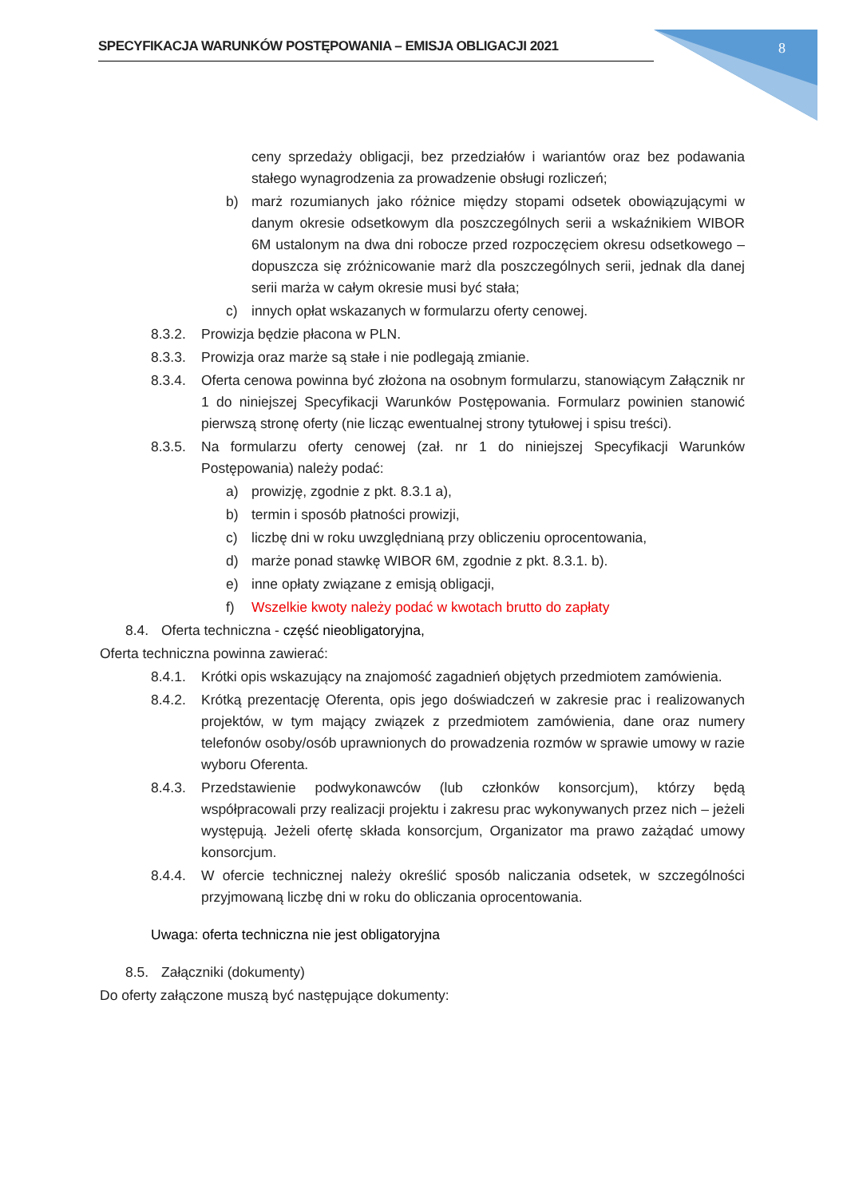SPECYFIKACJA WARUNKÓW POSTĘPOWANIA – EMISJA OBLIGACJI 2021 8
ceny sprzedaży obligacji, bez przedziałów i wariantów oraz bez podawania stałego wynagrodzenia za prowadzenie obsługi rozliczeń;
b) marż rozumianych jako różnice między stopami odsetek obowiązującymi w danym okresie odsetkowym dla poszczególnych serii a wskaźnikiem WIBOR 6M ustalonym na dwa dni robocze przed rozpoczęciem okresu odsetkowego – dopuszcza się zróżnicowanie marż dla poszczególnych serii, jednak dla danej serii marża w całym okresie musi być stała;
c) innych opłat wskazanych w formularzu oferty cenowej.
8.3.2. Prowizja będzie płacona w PLN.
8.3.3. Prowizja oraz marże są stałe i nie podlegają zmianie.
8.3.4. Oferta cenowa powinna być złożona na osobnym formularzu, stanowiącym Załącznik nr 1 do niniejszej Specyfikacji Warunków Postępowania. Formularz powinien stanowić pierwszą stronę oferty (nie licząc ewentualnej strony tytułowej i spisu treści).
8.3.5. Na formularzu oferty cenowej (zał. nr 1 do niniejszej Specyfikacji Warunków Postępowania) należy podać:
a) prowizję, zgodnie z pkt. 8.3.1 a),
b) termin i sposób płatności prowizji,
c) liczbę dni w roku uwzględnianą przy obliczeniu oprocentowania,
d) marże ponad stawkę WIBOR 6M, zgodnie z pkt. 8.3.1. b).
e) inne opłaty związane z emisją obligacji,
f) Wszelkie kwoty należy podać w kwotach brutto do zapłaty
8.4. Oferta techniczna - część nieobligatoryjna,
Oferta techniczna powinna zawierać:
8.4.1. Krótki opis wskazujący na znajomość zagadnień objętych przedmiotem zamówienia.
8.4.2. Krótką prezentację Oferenta, opis jego doświadczeń w zakresie prac i realizowanych projektów, w tym mający związek z przedmiotem zamówienia, dane oraz numery telefonów osoby/osób uprawnionych do prowadzenia rozmów w sprawie umowy w razie wyboru Oferenta.
8.4.3. Przedstawienie podwykonawców (lub członków konsorcjum), którzy będą współpracowali przy realizacji projektu i zakresu prac wykonywanych przez nich – jeżeli występują. Jeżeli ofertę składa konsorcjum, Organizator ma prawo zażądać umowy konsorcjum.
8.4.4. W ofercie technicznej należy określić sposób naliczania odsetek, w szczególności przyjmowaną liczbę dni w roku do obliczania oprocentowania.
Uwaga: oferta techniczna nie jest obligatoryjna
8.5. Załączniki (dokumenty)
Do oferty załączone muszą być następujące dokumenty: